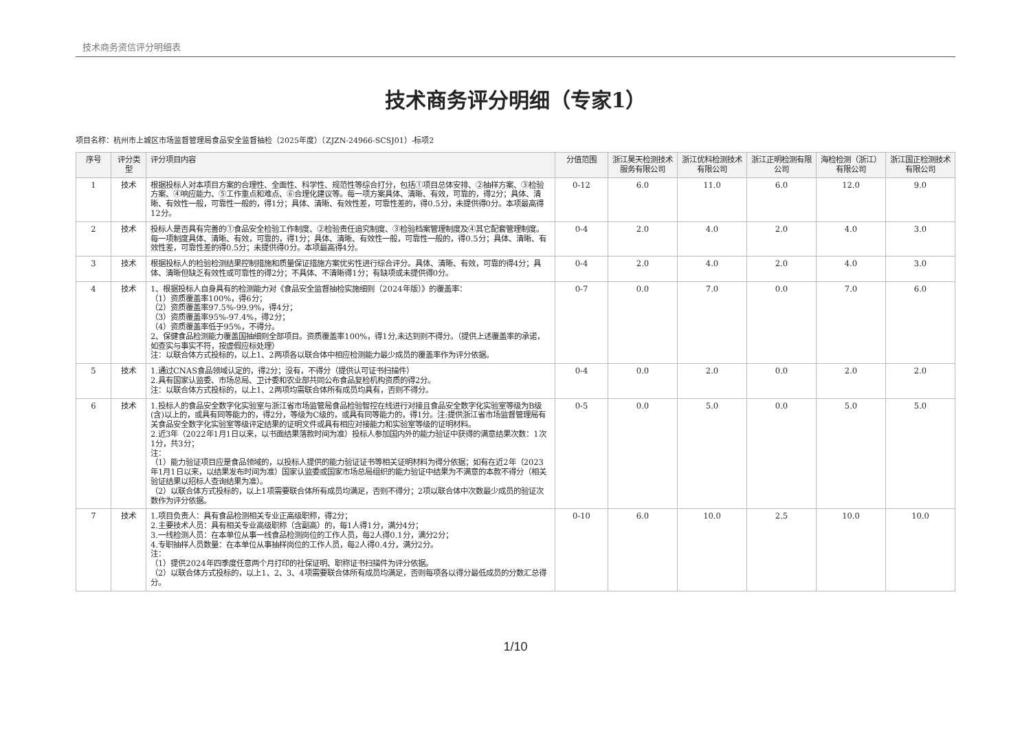技术商务资信评分明细表
技术商务评分明细（专家1）
项目名称：杭州市上城区市场监督管理局食品安全监督抽检（2025年度）（ZJZN-24966-SCSJ01）-标项2
| 序号 | 评分类型 | 评分项目内容 | 分值范围 | 浙江昊天检测技术服务有限公司 | 浙江优科检测技术有限公司 | 浙江正明检测有限公司 | 海检检测（浙江）有限公司 | 浙江国正检测技术有限公司 |
| --- | --- | --- | --- | --- | --- | --- | --- | --- |
| 1 | 技术 | 根据投标人对本项目方案的合理性、全面性、科学性、规范性等综合打分，包括①项目总体安排、②抽样方案、③检验方案、④响应能力、⑤工作重点和难点、⑥合理化建议等。每一项方案具体、清晰、有效，可靠的，得2分；具体、清晰、有效性一般，可靠性一般的，得1分；具体、清晰、有效性差，可靠性差的，得0.5分，未提供得0分。本项最高得12分。 | 0-12 | 6.0 | 11.0 | 6.0 | 12.0 | 9.0 |
| 2 | 技术 | 投标人是否具有完善的①食品安全检验工作制度、②检验责任追究制度、③检验档案管理制度及④其它配套管理制度。每一项制度具体、清晰、有效，可靠的，得1分；具体、清晰、有效性一般，可靠性一般的，得0.5分；具体、清晰、有效性差，可靠性差的得0.5分；未提供得0分。本项最高得4分。 | 0-4 | 2.0 | 4.0 | 2.0 | 4.0 | 3.0 |
| 3 | 技术 | 根据投标人的检验检测结果控制措施和质量保证措施方案优劣性进行综合评分。具体、清晰、有效，可靠的得4分；具体、清晰但缺乏有效性或可靠性的得2分；不具体、不清晰得1分；有缺项或未提供得0分。 | 0-4 | 2.0 | 4.0 | 2.0 | 4.0 | 3.0 |
| 4 | 技术 | 1、根据投标人自身具有的检测能力对《食品安全监督抽检实施细则（2024年版）》的覆盖率： （1）资质覆盖率100%，得6分； （2）资质覆盖率97.5%-99.9%，得4分； （3）资质覆盖率95%-97.4%，得2分； （4）资质覆盖率低于95%，不得分。 2、保健食品检测能力覆盖国抽细则全部项目。资质覆盖率100%，得1分,未达到则不得分。（提供上述覆盖率的承诺，如查实与事实不符，按虚假应标处理） 注：以联合体方式投标的，以上1、2两项各以联合体中相应检测能力最少成员的覆盖率作为评分依据。 | 0-7 | 0.0 | 7.0 | 0.0 | 7.0 | 6.0 |
| 5 | 技术 | 1.通过CNAS食品领域认定的，得2分；没有，不得分（提供认可证书扫描件） 2.具有国家认监委、市场总局、卫计委和农业部共同公布食品复检机构资质的得2分。 注：以联合体方式投标的，以上1、2两项均需联合体所有成员均具有，否则不得分。 | 0-4 | 0.0 | 2.0 | 0.0 | 2.0 | 2.0 |
| 6 | 技术 | 1.投标人的食品安全数字化实验室与浙江省市场监管局食品检验智控在线进行对接且食品安全数字化实验室等级为B级(含)以上的，或具有同等能力的，得2分，等级为C级的，或具有同等能力的，得1分。注:提供浙江省市场监督管理局有关食品安全数字化实验室等级评定结果的证明文件或具有相应对接能力和实验室等级的证明材料。 2.近3年（2022年1月1日以来，以书面结果落款时间为准）投标人参加国内外的能力验证中获得的满意结果次数：1次1分，共3分； 注： （1）能力验证项目应是食品领域的，以投标人提供的能力验证证书等相关证明材料为得分依据；如有在近2年（2023年1月1日以来，以结果发布时间为准）国家认监委或国家市场总局组织的能力验证中结果为不满意的本款不得分（相关验证结果以招标人查询结果为准）。 （2）以联合体方式投标的，以上1项需要联合体所有成员均满足，否则不得分；2项以联合体中次数最少成员的验证次数作为评分依据。 | 0-5 | 0.0 | 5.0 | 0.0 | 5.0 | 5.0 |
| 7 | 技术 | 1.项目负责人：具有食品检测相关专业正高级职称，得2分； 2.主要技术人员：具有相关专业高级职称（含副高）的，每1人得1分，满分4分； 3.一线检测人员：在本单位从事一线食品检测岗位的工作人员，每2人得0.1分，满分2分； 4.专职抽样人员数量：在本单位从事抽样岗位的工作人员，每2人得0.4分，满分2分。 注： （1）提供2024年四季度任意两个月打印的社保证明、职称证书扫描件为评分依据。 （2）以联合体方式投标的，以上1、2、3、4项需要联合体所有成员均满足，否则每项各以得分最低成员的分数汇总得分。 | 0-10 | 6.0 | 10.0 | 2.5 | 10.0 | 10.0 |
1/10